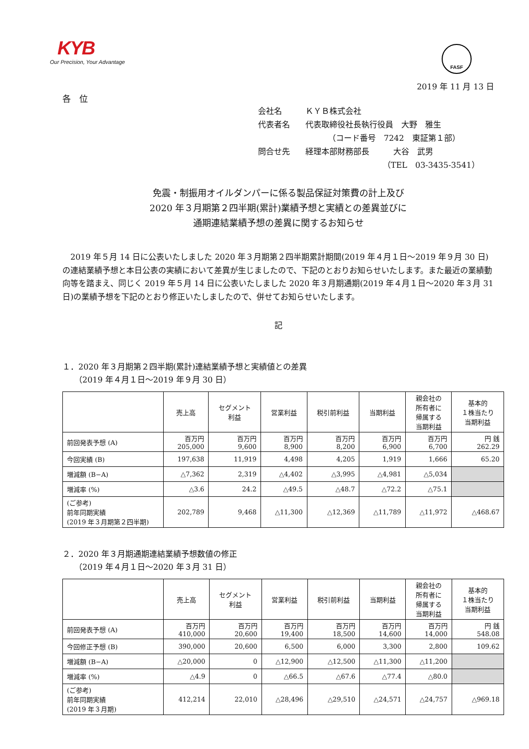KYB
Our Precision, Your Advantage
FASF
2019 年 11 月 13 日
各　位
会社名 ＫＹＢ株式会社
代表者名 代表取締役社長執行役員　大野　雅生
（コード番号　7242　東証第１部）
問合せ先 経理本部財務部長　　　大谷　武男
（TEL　03-3435-3541）
免震・制振用オイルダンパーに係る製品保証対策費の計上及び
2020 年３月期第２四半期(累計)業績予想と実績との差異並びに
通期連結業績予想の差異に関するお知らせ
2019 年５月 14 日に公表いたしました 2020 年３月期第２四半期累計期間(2019 年４月１日～2019 年９月 30 日)の連結業績予想と本日公表の実績において差異が生じましたので、下記のとおりお知らせいたします。また最近の業績動向等を踏まえ、同じく 2019 年５月 14 日に公表いたしました 2020 年３月期通期(2019 年４月１日～2020 年３月 31 日)の業績予想を下記のとおり修正いたしましたので、併せてお知らせいたします。
記
１．2020 年３月期第２四半期(累計)連結業績予想と実績値との差異
　　（2019 年４月１日～2019 年９月 30 日）
| | 売上高 | セグメント 利益 | 営業利益 | 税引前利益 | 当期利益 | 親会社の 所有者に 帰属する 当期利益 | 基本的 １株当たり 当期利益 |
| --- | --- | --- | --- | --- | --- | --- | --- |
| 前回発表予想 (A) | 百万円 205,000 | 百万円 9,600 | 百万円 8,900 | 百万円 8,200 | 百万円 6,900 | 百万円 6,700 | 円 銭 262.29 |
| 今回実績 (B) | 197,638 | 11,919 | 4,498 | 4,205 | 1,919 | 1,666 | 65.20 |
| 増減額 (B−A) | △7,362 | 2,319 | △4,402 | △3,995 | △4,981 | △5,034 | |
| 増減率 (%) | △3.6 | 24.2 | △49.5 | △48.7 | △72.2 | △75.1 | |
| (ご参考) 前年同期実績 (2019 年３月期第２四半期) | 202,789 | 9,468 | △11,300 | △12,369 | △11,789 | △11,972 | △468.67 |
２．2020 年３月期通期連結業績予想数値の修正
　　（2019 年４月１日～2020 年３月 31 日）
| | 売上高 | セグメント 利益 | 営業利益 | 税引前利益 | 当期利益 | 親会社の 所有者に 帰属する 当期利益 | 基本的 １株当たり 当期利益 |
| --- | --- | --- | --- | --- | --- | --- | --- |
| 前回発表予想 (A) | 百万円 410,000 | 百万円 20,600 | 百万円 19,400 | 百万円 18,500 | 百万円 14,600 | 百万円 14,000 | 円 銭 548.08 |
| 今回修正予想 (B) | 390,000 | 20,600 | 6,500 | 6,000 | 3,300 | 2,800 | 109.62 |
| 増減額 (B−A) | △20,000 | 0 | △12,900 | △12,500 | △11,300 | △11,200 | |
| 増減率 (%) | △4.9 | 0 | △66.5 | △67.6 | △77.4 | △80.0 | |
| (ご参考) 前年同期実績 (2019 年３月期) | 412,214 | 22,010 | △28,496 | △29,510 | △24,571 | △24,757 | △969.18 |